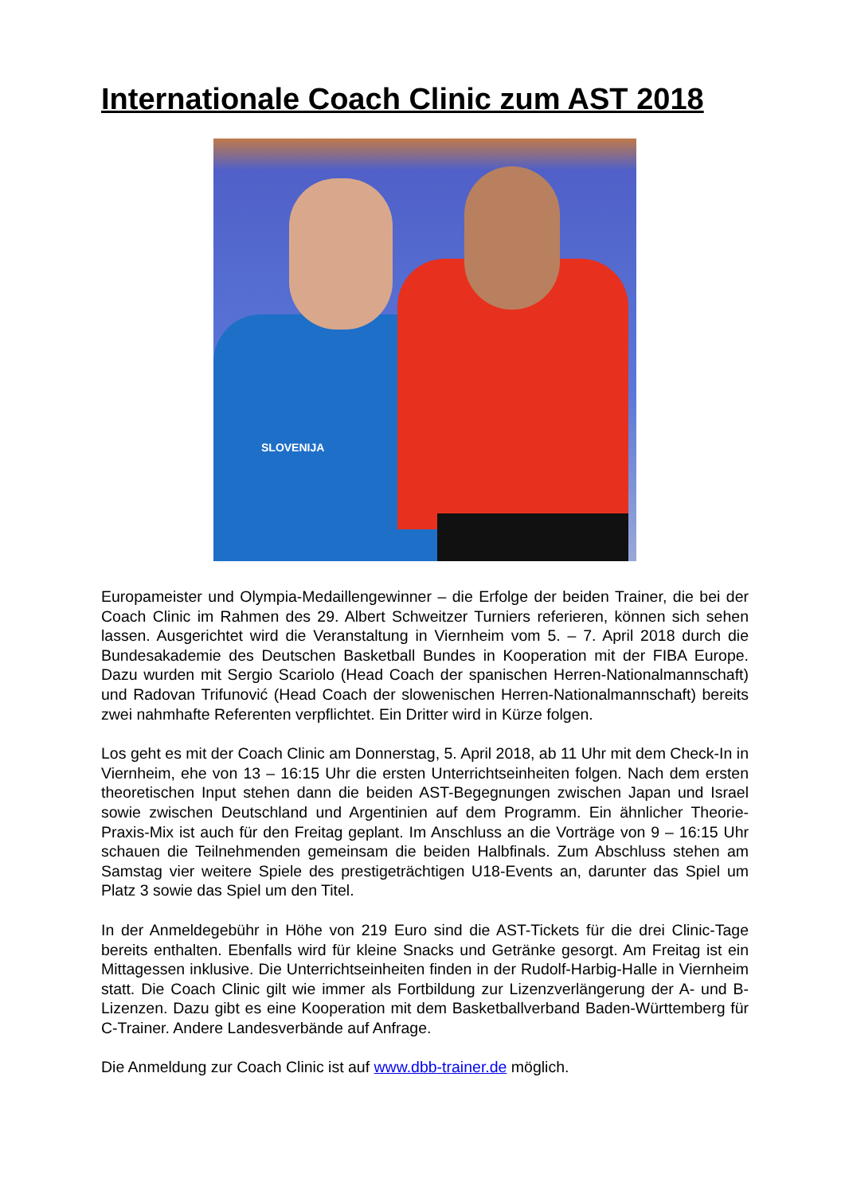Internationale Coach Clinic zum AST 2018
SLOVENIJA
Europameister und Olympia-Medaillengewinner – die Erfolge der beiden Trainer, die bei der Coach Clinic im Rahmen des 29. Albert Schweitzer Turniers referieren, können sich sehen lassen. Ausgerichtet wird die Veranstaltung in Viernheim vom 5. – 7. April 2018 durch die Bundesakademie des Deutschen Basketball Bundes in Kooperation mit der FIBA Europe. Dazu wurden mit Sergio Scariolo (Head Coach der spanischen Herren-Nationalmannschaft) und Radovan Trifunović (Head Coach der slowenischen Herren-Nationalmannschaft) bereits zwei nahmhafte Referenten verpflichtet. Ein Dritter wird in Kürze folgen.
Los geht es mit der Coach Clinic am Donnerstag, 5. April 2018, ab 11 Uhr mit dem Check-In in Viernheim, ehe von 13 – 16:15 Uhr die ersten Unterrichtseinheiten folgen. Nach dem ersten theoretischen Input stehen dann die beiden AST-Begegnungen zwischen Japan und Israel sowie zwischen Deutschland und Argentinien auf dem Programm. Ein ähnlicher Theorie-Praxis-Mix ist auch für den Freitag geplant. Im Anschluss an die Vorträge von 9 – 16:15 Uhr schauen die Teilnehmenden gemeinsam die beiden Halbfinals. Zum Abschluss stehen am Samstag vier weitere Spiele des prestigeträchtigen U18-Events an, darunter das Spiel um Platz 3 sowie das Spiel um den Titel.
In der Anmeldegebühr in Höhe von 219 Euro sind die AST-Tickets für die drei Clinic-Tage bereits enthalten. Ebenfalls wird für kleine Snacks und Getränke gesorgt. Am Freitag ist ein Mittagessen inklusive. Die Unterrichtseinheiten finden in der Rudolf-Harbig-Halle in Viernheim statt. Die Coach Clinic gilt wie immer als Fortbildung zur Lizenzverlängerung der A- und B-Lizenzen. Dazu gibt es eine Kooperation mit dem Basketballverband Baden-Württemberg für C-Trainer. Andere Landesverbände auf Anfrage.
Die Anmeldung zur Coach Clinic ist auf www.dbb-trainer.de möglich.